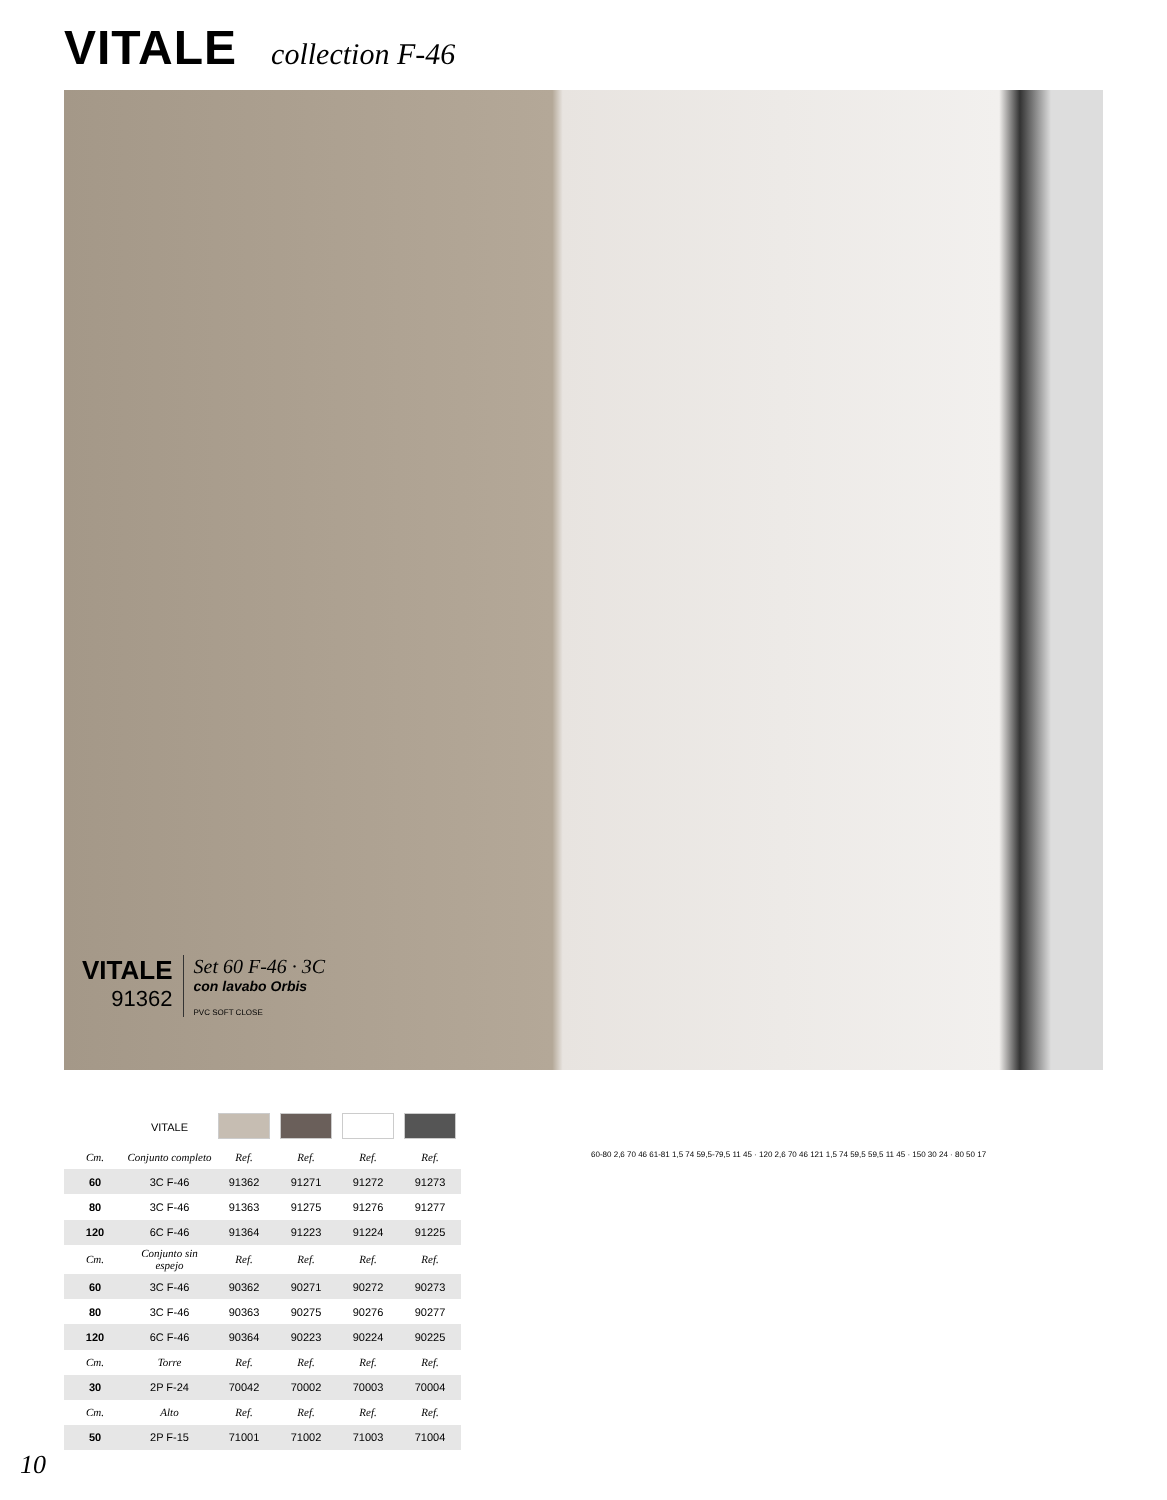VITALE collection F-46
VITALE
91362
Set 60 F-46 · 3C
con lavabo Orbis
PVC SOFT CLOSE
| | VITALE | | | | |
| Cm. | Conjunto completo | Ref. | Ref. | Ref. | Ref. |
| 60 | 3C F-46 | 91362 | 91271 | 91272 | 91273 |
| 80 | 3C F-46 | 91363 | 91275 | 91276 | 91277 |
| 120 | 6C F-46 | 91364 | 91223 | 91224 | 91225 |
| Cm. | Conjunto sin espejo | Ref. | Ref. | Ref. | Ref. |
| 60 | 3C F-46 | 90362 | 90271 | 90272 | 90273 |
| 80 | 3C F-46 | 90363 | 90275 | 90276 | 90277 |
| 120 | 6C F-46 | 90364 | 90223 | 90224 | 90225 |
| Cm. | Torre | Ref. | Ref. | Ref. | Ref. |
| 30 | 2P F-24 | 70042 | 70002 | 70003 | 70004 |
| Cm. | Alto | Ref. | Ref. | Ref. | Ref. |
| 50 | 2P F-15 | 71001 | 71002 | 71003 | 71004 |
60-80 2,6 70 46 61-81 1,5 74 59,5-79,5 11 45 · 120 2,6 70 46 121 1,5 74 59,5 59,5 11 45 · 150 30 24 · 80 50 17
10